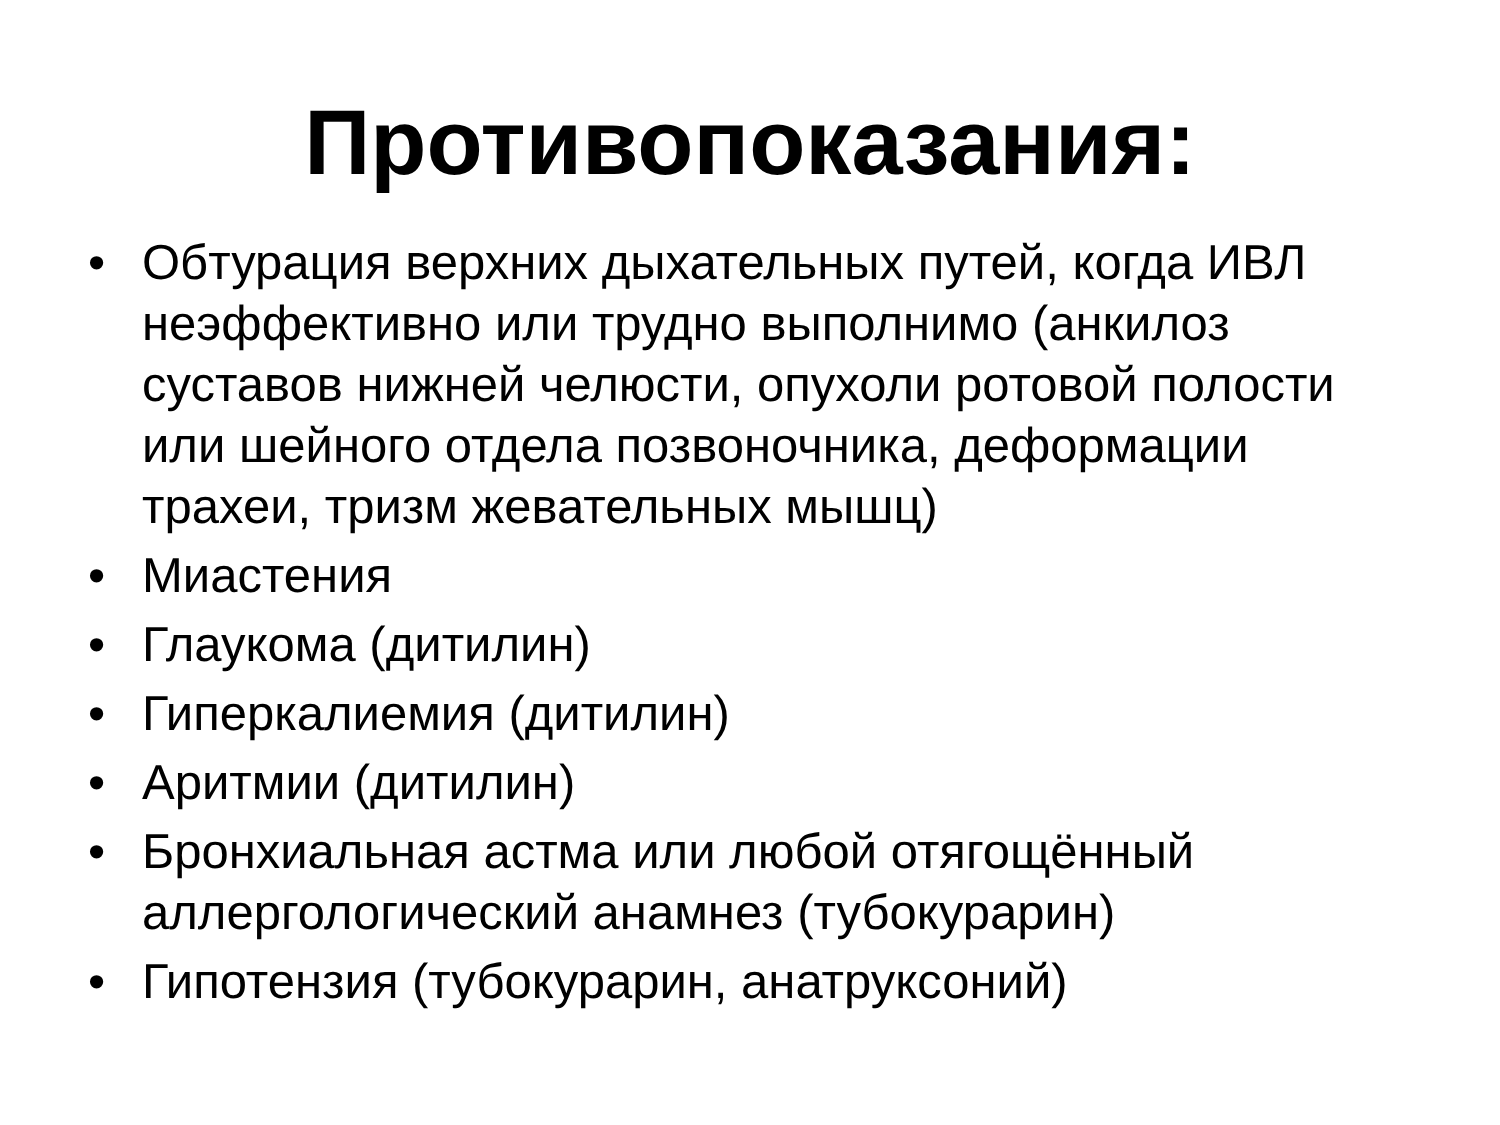Противопоказания:
• Обтурация верхних дыхательных путей, когда ИВЛ неэффективно или трудно выполнимо (анкилоз суставов нижней челюсти, опухоли ротовой полости или шейного отдела позвоночника, деформации трахеи, тризм жевательных мышц)
• Миастения
• Глаукома (дитилин)
• Гиперкалиемия (дитилин)
• Аритмии (дитилин)
• Бронхиальная астма или любой отягощённый аллергологический анамнез (тубокурарин)
• Гипотензия (тубокурарин, анатруксоний)